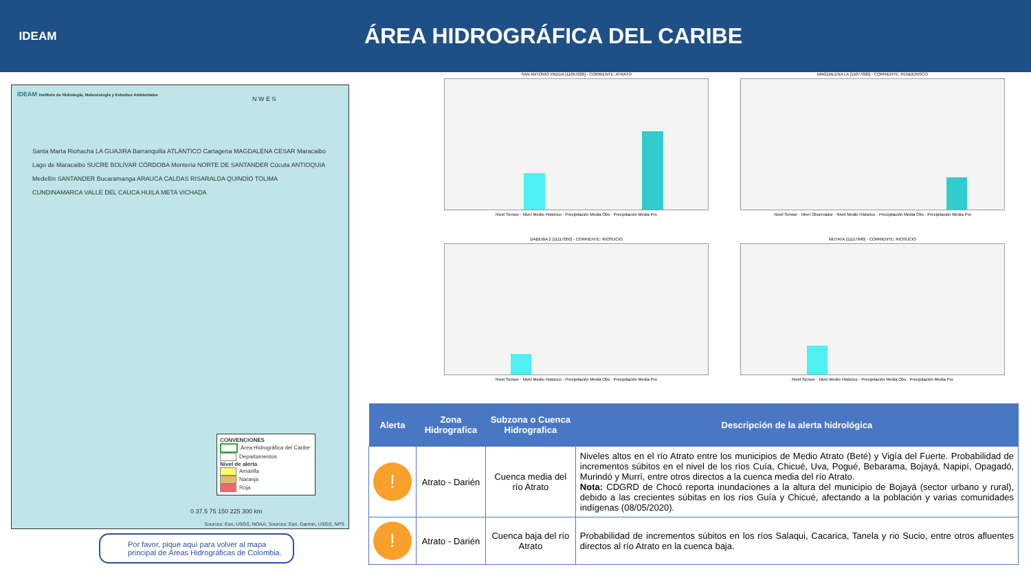IDEAM
ÁREA HIDROGRÁFICA DEL CARIBE
IDEAM Instituto de Hidrología, Meteorología y Estudios Ambientales
N W E S
Santa Marta Riohacha LA GUAJIRA Barranquilla ATLÁNTICO Cartagena MAGDALENA CESAR Maracaibo Lago de Maracaibo SUCRE BOLÍVAR CÓRDOBA Montería NORTE DE SANTANDER Cúcuta ANTIOQUIA Medellín SANTANDER Bucaramanga ARAUCA CALDAS RISARALDA QUINDÍO TOLIMA CUNDINAMARCA VALLE DEL CAUCA HUILA META VICHADA
CONVENCIONES
Área Hidrográfica del Caribe
Departamentos
Nivel de alerta
Amarilla
Naranja
Roja
0 37.5 75 150 225 300 km
Sources: Esri, USGS, NOAA; Sources: Esri, Garmin, USGS, NPS
Por favor, pique aquí para volver al mapa principal de Áreas Hidrográficas de Colombia.
SAN ANTONIO PADUA [11057020] - CORRIENTE: ATRATO
Nivel Sensor · Nivel Medio Historico · Precipitación Media Obs · Precipitación Media Pro
MAGDALENA LA [11077020] - CORRIENTE: PENDERISCO
Nivel Sensor · Nivel Observador · Nivel Medio Historico · Precipitación Media Obs · Precipitación Media Pro
DABEIBA 2 [11117050] - CORRIENTE: RIOSUCIO
Nivel Sensor · Nivel Medio Historico · Precipitación Media Obs · Precipitación Media Pro
MUTATA [11117040] - CORRIENTE: RIOSUCIO
Nivel Sensor · Nivel Medio Historico · Precipitación Media Obs · Precipitación Media Pro
| Alerta | Zona Hidrografica | Subzona o Cuenca Hidrografica | Descripción de la alerta hidrológica |
| --- | --- | --- | --- |
| ! | Atrato - Darién | Cuenca media del río Atrato | Niveles altos en el río Atrato entre los municipios de Medio Atrato (Beté) y Vigía del Fuerte. Probabilidad de incrementos súbitos en el nivel de los ríos Cuía, Chicué, Uva, Pogué, Bebarama, Bojayá, Napipí, Opagadó, Murindó y Murrí, entre otros directos a la cuenca media del río Atrato. Nota: CDGRD de Chocó reporta inundaciones a la altura del municipio de Bojayá (sector urbano y rural), debido a las crecientes súbitas en los ríos Guía y Chicué, afectando a la población y varias comunidades indígenas (08/05/2020). |
| ! | Atrato - Darién | Cuenca baja del río Atrato | Probabilidad de incrementos súbitos en los ríos Salaqui, Cacarica, Tanela y rio Sucio, entre otros afluentes directos al río Atrato en la cuenca baja. |